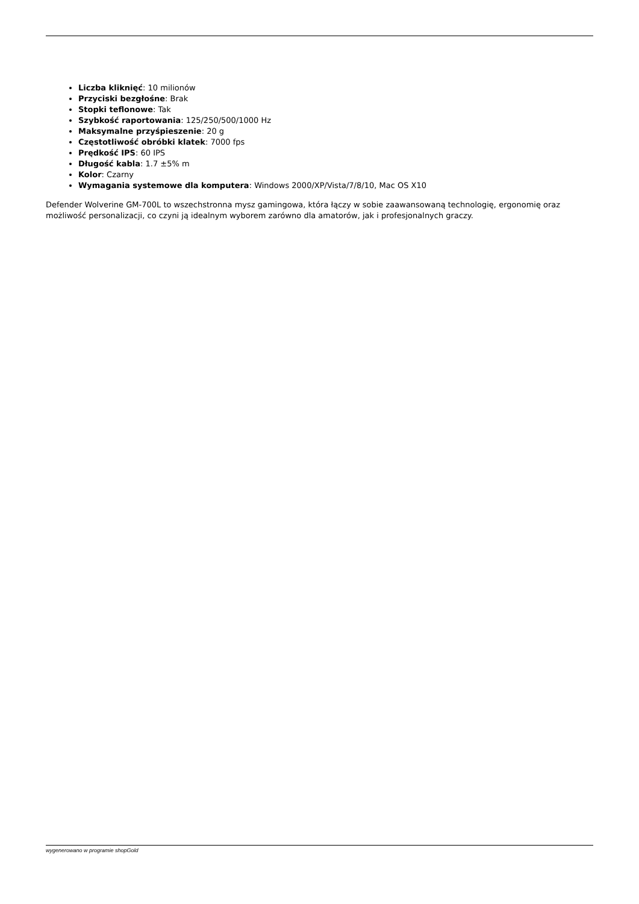Liczba kliknięć: 10 milionów
Przyciski bezgłośne: Brak
Stopki teflonowe: Tak
Szybkość raportowania: 125/250/500/1000 Hz
Maksymalne przyśpieszenie: 20 g
Częstotliwość obróbki klatek: 7000 fps
Prędkość IPS: 60 IPS
Długość kabla: 1.7 ±5% m
Kolor: Czarny
Wymagania systemowe dla komputera: Windows 2000/XP/Vista/7/8/10, Mac OS X10
Defender Wolverine GM-700L to wszechstronna mysz gamingowa, która łączy w sobie zaawansowaną technologię, ergonomię oraz możliwość personalizacji, co czyni ją idealnym wyborem zarówno dla amatorów, jak i profesjonalnych graczy.
wygenerowano w programie shopGold